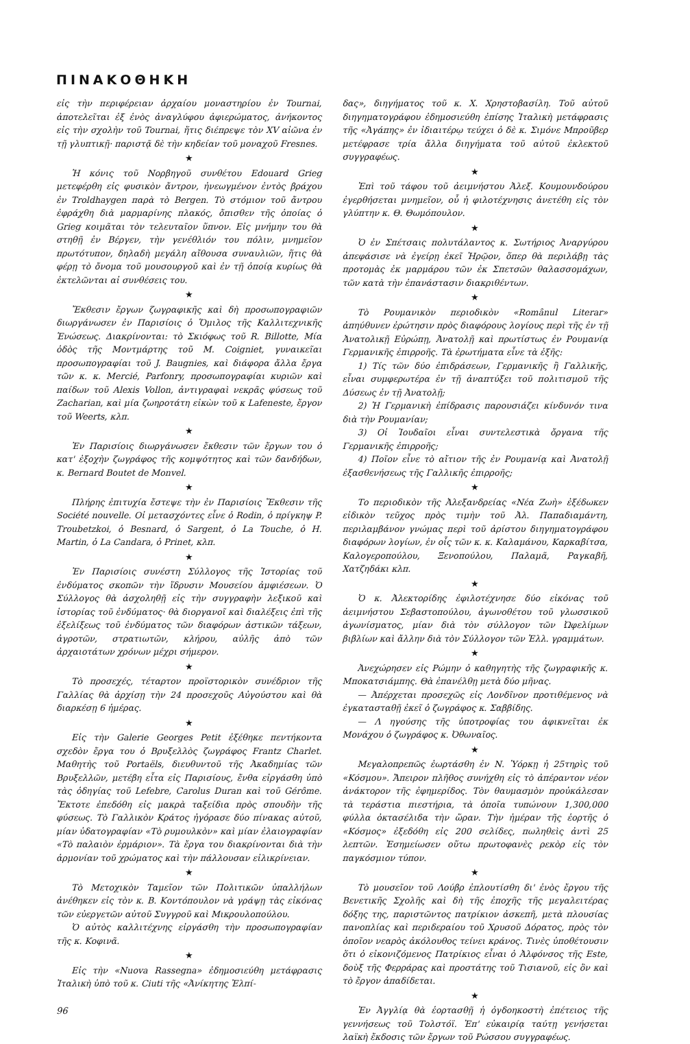ΠΙΝΑΚΟΘΗΚΗ
εἰς τὴν περιφέρειαν ἀρχαίου μοναστηρίου ἐν Tournai, ἀποτελεῖται ἐξ ἑνὸς ἀναγλύφου ἀφιερώματος, ἀνήκοντος εἰς τὴν σχολὴν τοῦ Tournai, ἥτις διέπρεψε τὸν XV αἰῶνα ἐν τῇ γλυπτικῇ· παριστᾷ δὲ τὴν κηδείαν τοῦ μοναχοῦ Fresnes.
★
Ἡ κόνις τοῦ Νορβηγοῦ συνθέτου Edouard Grieg μετεφέρθη εἰς φυσικὸν ἄντρον, ἠνεωγμένον ἐντὸς βράχου ἐν Troldhaygen παρὰ τὸ Bergen. Τὸ στόμιον τοῦ ἄντρου ἐφράχθη διὰ μαρμαρίνης πλακός, ὄπισθεν τῆς ὁποίας ὁ Grieg κοιμᾶται τὸν τελευταῖον ὕπνον. Εἰς μνήμην του θὰ στηθῇ ἐν Βέργεν, τὴν γενέθλιόν του πόλιν, μνημεῖον πρωτότυπον, δηλαδὴ μεγάλη αἴθουσα συναυλιῶν, ἥτις θὰ φέρῃ τὸ ὄνομα τοῦ μουσουργοῦ καὶ ἐν τῇ ὁποίᾳ κυρίως θὰ ἐκτελῶνται αἱ συνθέσεις του.
★
Ἔκθεσιν ἔργων ζωγραφικῆς καὶ δὴ προσωπογραφιῶν διωργάνωσεν ἐν Παρισίοις ὁ Ὅμιλος τῆς Καλλιτεχνικῆς Ἑνώσεως. Διακρίνονται: τὸ Σκιόφως τοῦ R. Billotte, Μία ὁδὸς τῆς Μοντμάρτης τοῦ M. Coigniet, γυναικεῖαι προσωπογραφίαι τοῦ J. Baugnies, καὶ διάφορα ἄλλα ἔργα τῶν κ. κ. Mercié, Parfonry, προσωπογραφίαι κυριῶν καὶ παίδων τοῦ Alexis Vollon, ἀντιγραφαὶ νεκρᾶς φύσεως τοῦ Zacharian, καὶ μία ζωηροτάτη εἰκὼν τοῦ κ Lafeneste, ἔργον τοῦ Weerts, κλπ.
★
Ἐν Παρισίοις διωργάνωσεν ἔκθεσιν τῶν ἔργων του ὁ κατ' ἐξοχὴν ζωγράφος τῆς κομψότητος καὶ τῶν δανδήδων, κ. Bernard Boutet de Monvel.
★
Πλήρης ἐπιτυχία ἔστεψε τὴν ἐν Παρισίοις Ἔκθεσιν τῆς Société nouvelle. Οἱ μετασχόντες εἶνε ὁ Rodin, ὁ πρίγκηψ P. Troubetzkoi, ὁ Besnard, ὁ Sargent, ὁ La Touche, ὁ H. Martin, ὁ La Candara, ὁ Prinet, κλπ.
★
Ἐν Παρισίοις συνέστη Σύλλογος τῆς Ἱστορίας τοῦ ἐνδύματος σκοπῶν τὴν ἵδρυσιν Μουσείου ἀμφιέσεων. Ὁ Σύλλογος θὰ ἀσχοληθῇ εἰς τὴν συγγραφὴν λεξικοῦ καὶ ἱστορίας τοῦ ἐνδύματος· θὰ διοργανοῖ καὶ διαλέξεις ἐπὶ τῆς ἐξελίξεως τοῦ ἐνδύματος τῶν διαφόρων ἀστικῶν τάξεων, ἀγροτῶν, στρατιωτῶν, κλήρου, αὐλῆς ἀπὸ τῶν ἀρχαιοτάτων χρόνων μέχρι σήμερον.
★
Τὸ προσεχές, τέταρτον προϊστορικὸν συνέδριον τῆς Γαλλίας θὰ ἀρχίσῃ τὴν 24 προσεχοῦς Αὐγούστου καὶ θὰ διαρκέσῃ 6 ἡμέρας.
★
Εἰς τὴν Galerie Georges Petit ἐξέθηκε πεντήκοντα σχεδὸν ἔργα του ὁ Βρυξελλὸς ζωγράφος Frantz Charlet. Μαθητὴς τοῦ Portaëls, διευθυντοῦ τῆς Ἀκαδημίας τῶν Βρυξελλῶν, μετέβη εἶτα εἰς Παρισίους, ἔνθα εἰργάσθη ὑπὸ τὰς ὁδηγίας τοῦ Lefebre, Carolus Duran καὶ τοῦ Gérôme. Ἔκτοτε ἐπεδόθη εἰς μακρὰ ταξείδια πρὸς σπουδὴν τῆς φύσεως. Τὸ Γαλλικὸν Κράτος ἠγόρασε δύο πίνακας αὐτοῦ, μίαν ὑδατογραφίαν «Τὸ ρυμουλκὸν» καὶ μίαν ἐλαιογραφίαν «Τὸ παλαιὸν ἑρμάριον». Τὰ ἔργα του διακρίνονται διὰ τὴν ἁρμονίαν τοῦ χρώματος καὶ τὴν πάλλουσαν εἰλικρίνειαν.
★
Τὸ Μετοχικὸν Ταμεῖον τῶν Πολιτικῶν ὑπαλλήλων ἀνέθηκεν εἰς τὸν κ. Β. Κοντόπουλον νὰ γράψῃ τὰς εἰκόνας τῶν εὐεργετῶν αὐτοῦ Συγγροῦ καὶ Μικρουλοπούλου.
Ὁ αὐτὸς καλλιτέχνης εἰργάσθη τὴν προσωπογραφίαν τῆς κ. Κοφινᾶ.
★
Εἰς τὴν «Nuova Rassegna» ἐδημοσιεύθη μετάφρασις Ἰταλικὴ ὑπὸ τοῦ κ. Ciuti τῆς «Ἀνίκητης Ἐλπί-
96
δας», διηγήματος τοῦ κ. Χ. Χρηστοβασίλη. Τοῦ αὐτοῦ διηγηματογράφου ἐδημοσιεύθη ἐπίσης Ἰταλικὴ μετάφρασις τῆς «Ἀγάπης» ἐν ἰδιαιτέρῳ τεύχει ὁ δὲ κ. Σιμόνε Μπροῦβερ μετέφρασε τρία ἄλλα διηγήματα τοῦ αὐτοῦ ἐκλεκτοῦ συγγραφέως.
★
Ἐπὶ τοῦ τάφου τοῦ ἀειμνήστου Ἀλεξ. Κουμουνδούρου ἐγερθήσεται μνημεῖον, οὗ ἡ φιλοτέχνησις ἀνετέθη εἰς τὸν γλύπτην κ. Θ. Θωμόπουλον.
★
Ὁ ἐν Σπέτσαις πολυτάλαντος κ. Σωτήριος Ἀναργύρου ἀπεφάσισε νὰ ἐγείρῃ ἐκεῖ Ἡρῷον, ὅπερ θὰ περιλάβῃ τὰς προτομὰς ἐκ μαρμάρου τῶν ἐκ Σπετσῶν θαλασσομάχων, τῶν κατὰ τὴν ἐπανάστασιν διακριθέντων.
★
Τὸ Ρουμανικὸν περιοδικὸν «Romȃnul Literar» ἀπηύθυνεν ἐρώτησιν πρὸς διαφόρους λογίους περὶ τῆς ἐν τῇ Ἀνατολικῇ Εὐρώπῃ, Ἀνατολῇ καὶ πρωτίστως ἐν Ρουμανίᾳ Γερμανικῆς ἐπιρροῆς. Τὰ ἐρωτήματα εἶνε τὰ ἑξῆς:
1) Τίς τῶν δύο ἐπιδράσεων, Γερμανικῆς ἢ Γαλλικῆς, εἶναι συμφερωτέρα ἐν τῇ ἀναπτύξει τοῦ πολιτισμοῦ τῆς Δύσεως ἐν τῇ Ἀνατολῇ;
2) Ἡ Γερμανικὴ ἐπίδρασις παρουσιάζει κίνδυνόν τινα διὰ τὴν Ρουμανίαν;
3) Οἱ Ἰουδαῖοι εἶναι συντελεστικὰ ὄργανα τῆς Γερμανικῆς ἐπιρροῆς;
4) Ποῖον εἶνε τὸ αἴτιον τῆς ἐν Ρουμανίᾳ καὶ Ἀνατολῇ ἐξασθενήσεως τῆς Γαλλικῆς ἐπιρροῆς;
★
Το περιοδικὸν τῆς Ἀλεξανδρείας «Νέα Ζωὴ» ἐξέδωκεν εἰδικὸν τεῦχος πρὸς τιμὴν τοῦ Ἀλ. Παπαδιαμάντη, περιλαμβάνον γνώμας περὶ τοῦ ἀρίστου διηγηματογράφου διαφόρων λογίων, ἐν οἷς τῶν κ. κ. Καλαμάνου, Καρκαβίτσα, Καλογεροπούλου, Ξενοπούλου, Παλαμᾶ, Ραγκαβῆ, Χατζηδάκι κλπ.
★
Ὁ κ. Ἀλεκτορίδης ἐφιλοτέχνησε δύο εἰκόνας τοῦ ἀειμνήστου Σεβαστοπούλου, ἀγωνοθέτου τοῦ γλωσσικοῦ ἀγωνίσματος, μίαν διὰ τὸν σύλλογον τῶν Ὠφελίμων βιβλίων καὶ ἄλλην διὰ τὸν Σύλλογον τῶν Ἑλλ. γραμμάτων.
★
Ἀνεχώρησεν εἰς Ρώμην ὁ καθηγητὴς τῆς ζωγραφικῆς κ. Μποκατσιάμπης. Θὰ ἐπανέλθῃ μετὰ δύο μῆνας.
— Ἀπέρχεται προσεχῶς εἰς Λονδῖνον προτιθέμενος νὰ ἐγκατασταθῇ ἐκεῖ ὁ ζωγράφος κ. Σαββίδης.
— Λ ηγούσης τῆς ὑποτροφίας του ἀφικνεῖται ἐκ Μονάχου ὁ ζωγράφος κ. Ὀθωναῖος.
★
Μεγαλοπρεπῶς ἑωρτάσθη ἐν Ν. Ὑόρκῃ ἡ 25τηρὶς τοῦ «Κόσμου». Ἄπειρον πλῆθος συνήχθη εἰς τὸ ἀπέραντον νέον ἀνάκτορον τῆς ἐφημερίδος. Τὸν θαυμασμὸν προὐκάλεσαν τὰ τεράστια πιεστήρια, τὰ ὁποῖα τυπώνουν 1,300,000 φύλλα ὀκτασέλιδα τὴν ὥραν. Τὴν ἡμέραν τῆς ἑορτῆς ὁ «Κόσμος» ἐξεδόθη εἰς 200 σελίδες, πωληθεὶς ἀντὶ 25 λεπτῶν. Ἐσημείωσεν οὕτω πρωτοφανὲς ρεκὸρ εἰς τὸν παγκόσμιον τύπον.
★
Τὸ μουσεῖον τοῦ Λούβρ ἐπλουτίσθη δι' ἑνὸς ἔργου τῆς Βενετικῆς Σχολῆς καὶ δὴ τῆς ἐποχῆς τῆς μεγαλειτέρας δόξης της, παριστῶντος πατρίκιον ἀσκεπῆ, μετὰ πλουσίας πανοπλίας καὶ περιδεραίου τοῦ Χρυσοῦ Δόρατος, πρὸς τὸν ὁποῖον νεαρὸς ἀκόλουθος τείνει κράνος. Τινὲς ὑποθέτουσιν ὅτι ὁ εἰκονιζόμενος Πατρίκιος εἶναι ὁ Ἀλφόνσος τῆς Este, δοὺξ τῆς Φερράρας καὶ προστάτης τοῦ Τισιανοῦ, εἰς ὃν καὶ τὸ ἔργον ἀπαδίδεται.
★
Ἐν Ἀγγλίᾳ θὰ ἑορτασθῇ ἡ ὀγδοηκοστὴ ἐπέτειος τῆς γεννήσεως τοῦ Τολστόϊ. Ἐπ' εὐκαιρίᾳ ταύτῃ γενήσεται λαϊκὴ ἔκδοσις τῶν ἔργων τοῦ Ρώσσου συγγραφέως.